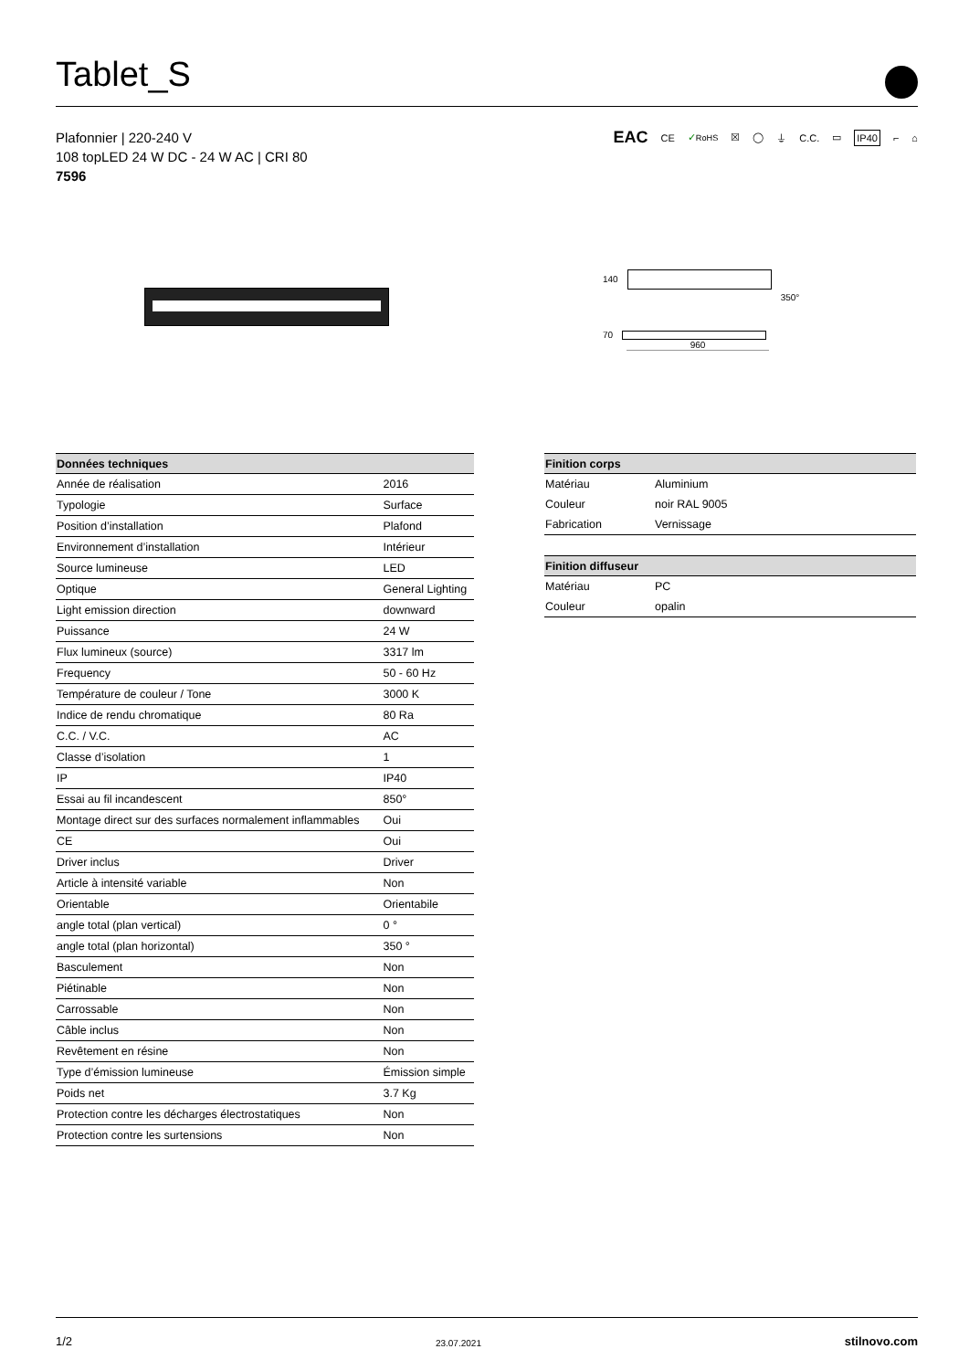Tablet_S
Plafonnier | 220-240 V
108 topLED 24 W DC - 24 W AC | CRI 80
7596
EAC CE ✓RoHS ☒ ◯ ⏚ C.C. ▭ IP40 ⌐ ⌂
140
350°
70
960
| Données techniques | |
| --- | --- |
| Année de réalisation | 2016 |
| Typologie | Surface |
| Position d’installation | Plafond |
| Environnement d’installation | Intérieur |
| Source lumineuse | LED |
| Optique | General Lighting |
| Light emission direction | downward |
| Puissance | 24 W |
| Flux lumineux (source) | 3317 lm |
| Frequency | 50 - 60 Hz |
| Température de couleur / Tone | 3000 K |
| Indice de rendu chromatique | 80 Ra |
| C.C. / V.C. | AC |
| Classe d’isolation | 1 |
| IP | IP40 |
| Essai au fil incandescent | 850° |
| Montage direct sur des surfaces normalement inflammables | Oui |
| CE | Oui |
| Driver inclus | Driver |
| Article à intensité variable | Non |
| Orientable | Orientabile |
| angle total (plan vertical) | 0 ° |
| angle total (plan horizontal) | 350 ° |
| Basculement | Non |
| Piétinable | Non |
| Carrossable | Non |
| Câble inclus | Non |
| Revêtement en résine | Non |
| Type d’émission lumineuse | Émission simple |
| Poids net | 3.7 Kg |
| Protection contre les décharges électrostatiques | Non |
| Protection contre les surtensions | Non |
| Finition corps | |
| --- | --- |
| Matériau | Aluminium |
| Couleur | noir RAL 9005 |
| Fabrication | Vernissage |
| Finition diffuseur | |
| Matériau | PC |
| Couleur | opalin |
1/2 23.07.2021 stilnovo.com